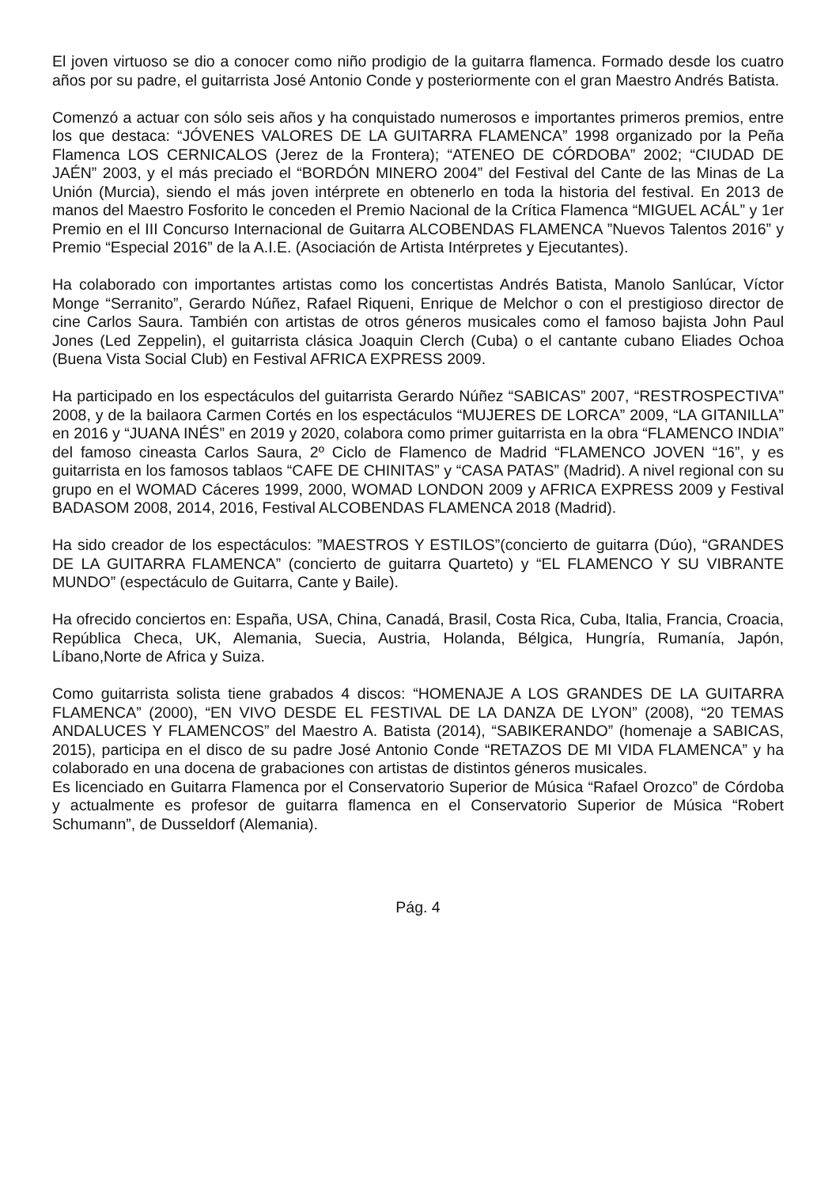El joven virtuoso se dio a conocer como niño prodigio de la guitarra flamenca. Formado desde los cuatro años por su padre, el guitarrista José Antonio Conde y posteriormente con el gran Maestro Andrés Batista.
Comenzó a actuar con sólo seis años y ha conquistado numerosos e importantes primeros premios, entre los que destaca: “JÓVENES VALORES DE LA GUITARRA FLAMENCA” 1998 organizado por la Peña Flamenca LOS CERNICALOS (Jerez de la Frontera); “ATENEO DE CÓRDOBA” 2002; “CIUDAD DE JAÉN” 2003, y el más preciado el “BORDÓN MINERO 2004” del Festival del Cante de las Minas de La Unión (Murcia), siendo el más joven intérprete en obtenerlo en toda la historia del festival. En 2013 de manos del Maestro Fosforito le conceden el Premio Nacional de la Crítica Flamenca “MIGUEL ACÁL” y 1er Premio en el III Concurso Internacional de Guitarra ALCOBENDAS FLAMENCA ”Nuevos Talentos 2016” y Premio “Especial 2016” de la A.I.E. (Asociación de Artista Intérpretes y Ejecutantes).
Ha colaborado con importantes artistas como los concertistas Andrés Batista, Manolo Sanlúcar, Víctor Monge “Serranito”, Gerardo Núñez, Rafael Riqueni, Enrique de Melchor o con el prestigioso director de cine Carlos Saura. También con artistas de otros géneros musicales como el famoso bajista John Paul Jones (Led Zeppelin), el guitarrista clásica Joaquin Clerch (Cuba) o el cantante cubano Eliades Ochoa (Buena Vista Social Club) en Festival AFRICA EXPRESS 2009.
Ha participado en los espectáculos del guitarrista Gerardo Núñez “SABICAS” 2007, “RESTROSPECTIVA” 2008, y de la bailaora Carmen Cortés en los espectáculos “MUJERES DE LORCA” 2009, “LA GITANILLA” en 2016 y “JUANA INÉS” en 2019 y 2020, colabora como primer guitarrista en la obra “FLAMENCO INDIA” del famoso cineasta Carlos Saura, 2º Ciclo de Flamenco de Madrid “FLAMENCO JOVEN “16”, y es guitarrista en los famosos tablaos “CAFE DE CHINITAS” y “CASA PATAS” (Madrid). A nivel regional con su grupo en el WOMAD Cáceres 1999, 2000, WOMAD LONDON 2009 y AFRICA EXPRESS 2009 y Festival BADASOM 2008, 2014, 2016, Festival ALCOBENDAS FLAMENCA 2018 (Madrid).
Ha sido creador de los espectáculos: ”MAESTROS Y ESTILOS”(concierto de guitarra (Dúo), “GRANDES DE LA GUITARRA FLAMENCA” (concierto de guitarra Quarteto) y “EL FLAMENCO Y SU VIBRANTE MUNDO” (espectáculo de Guitarra, Cante y Baile).
Ha ofrecido conciertos en: España, USA, China, Canadá, Brasil, Costa Rica, Cuba, Italia, Francia, Croacia, República Checa, UK, Alemania, Suecia, Austria, Holanda, Bélgica, Hungría, Rumanía, Japón, Líbano,Norte de Africa y Suiza.
Como guitarrista solista tiene grabados 4 discos: “HOMENAJE A LOS GRANDES DE LA GUITARRA FLAMENCA” (2000), “EN VIVO DESDE EL FESTIVAL DE LA DANZA DE LYON” (2008), “20 TEMAS ANDALUCES Y FLAMENCOS” del Maestro A. Batista (2014), “SABIKERANDO” (homenaje a SABICAS, 2015), participa en el disco de su padre José Antonio Conde “RETAZOS DE MI VIDA FLAMENCA” y ha colaborado en una docena de grabaciones con artistas de distintos géneros musicales.
Es licenciado en Guitarra Flamenca por el Conservatorio Superior de Música “Rafael Orozco” de Córdoba y actualmente es profesor de guitarra flamenca en el Conservatorio Superior de Música “Robert Schumann”, de Dusseldorf (Alemania).
Pág. 4